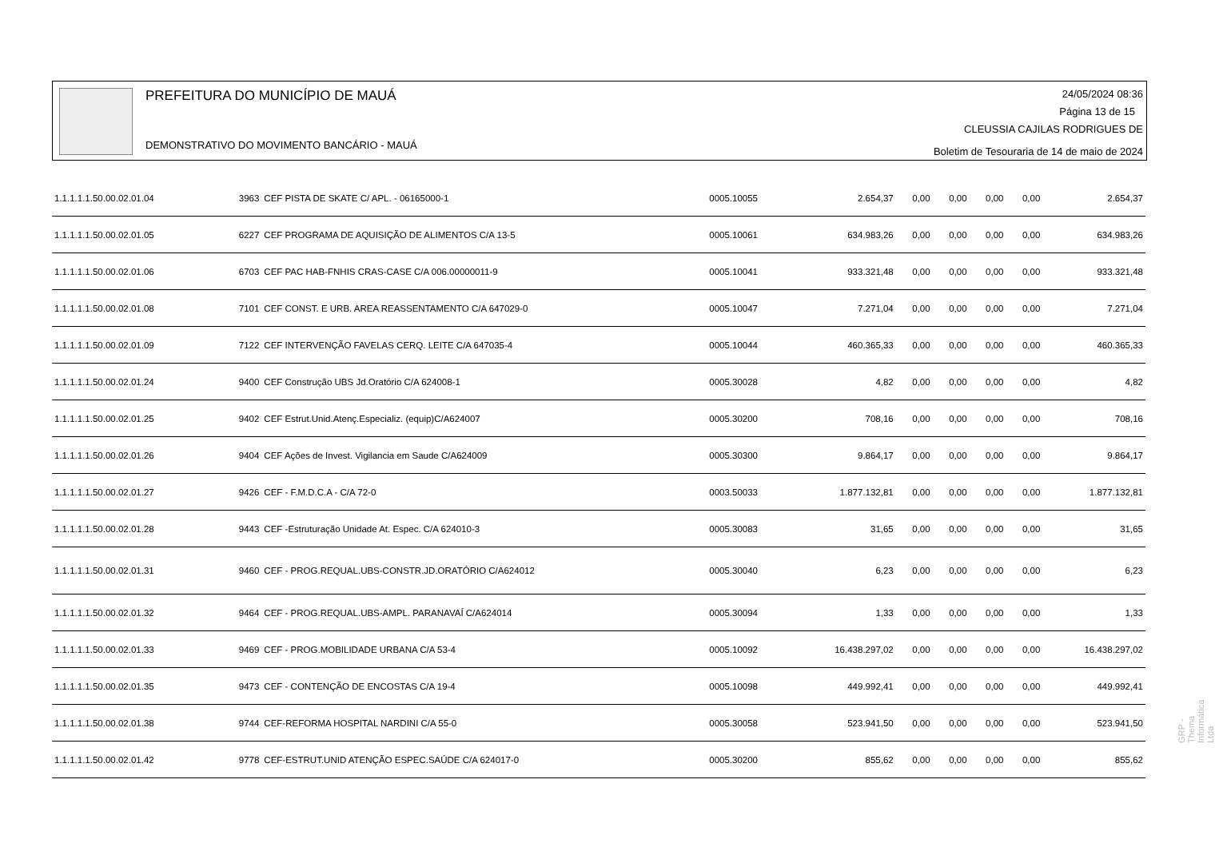PREFEITURA DO MUNICÍPIO DE MAUÁ
DEMONSTRATIVO DO MOVIMENTO BANCÁRIO - MAUÁ
24/05/2024 08:36
Página 13 de 15
CLEUSSIA CAJILAS RODRIGUES DE
Boletim de Tesouraria de 14 de maio de 2024
| 1.1.1.1.1.50.00.02.01.04 | 3963 | CEF PISTA DE SKATE C/ APL. - 06165000-1 | 0005.10055 | 2.654,37 | 0,00 | 0,00 | 0,00 | 0,00 | 2.654,37 |
| 1.1.1.1.1.50.00.02.01.05 | 6227 | CEF PROGRAMA DE AQUISIÇÃO DE ALIMENTOS C/A 13-5 | 0005.10061 | 634.983,26 | 0,00 | 0,00 | 0,00 | 0,00 | 634.983,26 |
| 1.1.1.1.1.50.00.02.01.06 | 6703 | CEF PAC HAB-FNHIS CRAS-CASE C/A 006.00000011-9 | 0005.10041 | 933.321,48 | 0,00 | 0,00 | 0,00 | 0,00 | 933.321,48 |
| 1.1.1.1.1.50.00.02.01.08 | 7101 | CEF CONST. E URB. AREA REASSENTAMENTO C/A 647029-0 | 0005.10047 | 7.271,04 | 0,00 | 0,00 | 0,00 | 0,00 | 7.271,04 |
| 1.1.1.1.1.50.00.02.01.09 | 7122 | CEF INTERVENÇÃO FAVELAS CERQ. LEITE C/A 647035-4 | 0005.10044 | 460.365,33 | 0,00 | 0,00 | 0,00 | 0,00 | 460.365,33 |
| 1.1.1.1.1.50.00.02.01.24 | 9400 | CEF Construção UBS Jd.Oratório C/A 624008-1 | 0005.30028 | 4,82 | 0,00 | 0,00 | 0,00 | 0,00 | 4,82 |
| 1.1.1.1.1.50.00.02.01.25 | 9402 | CEF Estrut.Unid.Atenç.Especializ. (equip)C/A624007 | 0005.30200 | 708,16 | 0,00 | 0,00 | 0,00 | 0,00 | 708,16 |
| 1.1.1.1.1.50.00.02.01.26 | 9404 | CEF Ações de Invest. Vigilancia em Saude C/A624009 | 0005.30300 | 9.864,17 | 0,00 | 0,00 | 0,00 | 0,00 | 9.864,17 |
| 1.1.1.1.1.50.00.02.01.27 | 9426 | CEF - F.M.D.C.A - C/A 72-0 | 0003.50033 | 1.877.132,81 | 0,00 | 0,00 | 0,00 | 0,00 | 1.877.132,81 |
| 1.1.1.1.1.50.00.02.01.28 | 9443 | CEF -Estruturação Unidade At. Espec. C/A 624010-3 | 0005.30083 | 31,65 | 0,00 | 0,00 | 0,00 | 0,00 | 31,65 |
| 1.1.1.1.1.50.00.02.01.31 | 9460 | CEF - PROG.REQUAL.UBS-CONSTR.JD.ORATÓRIO C/A624012 | 0005.30040 | 6,23 | 0,00 | 0,00 | 0,00 | 0,00 | 6,23 |
| 1.1.1.1.1.50.00.02.01.32 | 9464 | CEF - PROG.REQUAL.UBS-AMPL. PARANAVAÍ C/A624014 | 0005.30094 | 1,33 | 0,00 | 0,00 | 0,00 | 0,00 | 1,33 |
| 1.1.1.1.1.50.00.02.01.33 | 9469 | CEF - PROG.MOBILIDADE URBANA C/A 53-4 | 0005.10092 | 16.438.297,02 | 0,00 | 0,00 | 0,00 | 0,00 | 16.438.297,02 |
| 1.1.1.1.1.50.00.02.01.35 | 9473 | CEF - CONTENÇÃO DE ENCOSTAS C/A 19-4 | 0005.10098 | 449.992,41 | 0,00 | 0,00 | 0,00 | 0,00 | 449.992,41 |
| 1.1.1.1.1.50.00.02.01.38 | 9744 | CEF-REFORMA HOSPITAL NARDINI C/A 55-0 | 0005.30058 | 523.941,50 | 0,00 | 0,00 | 0,00 | 0,00 | 523.941,50 |
| 1.1.1.1.1.50.00.02.01.42 | 9778 | CEF-ESTRUT.UNID ATENÇÃO ESPEC.SAÚDE C/A 624017-0 | 0005.30200 | 855,62 | 0,00 | 0,00 | 0,00 | 0,00 | 855,62 |
GRP - Thema Informática Ltda